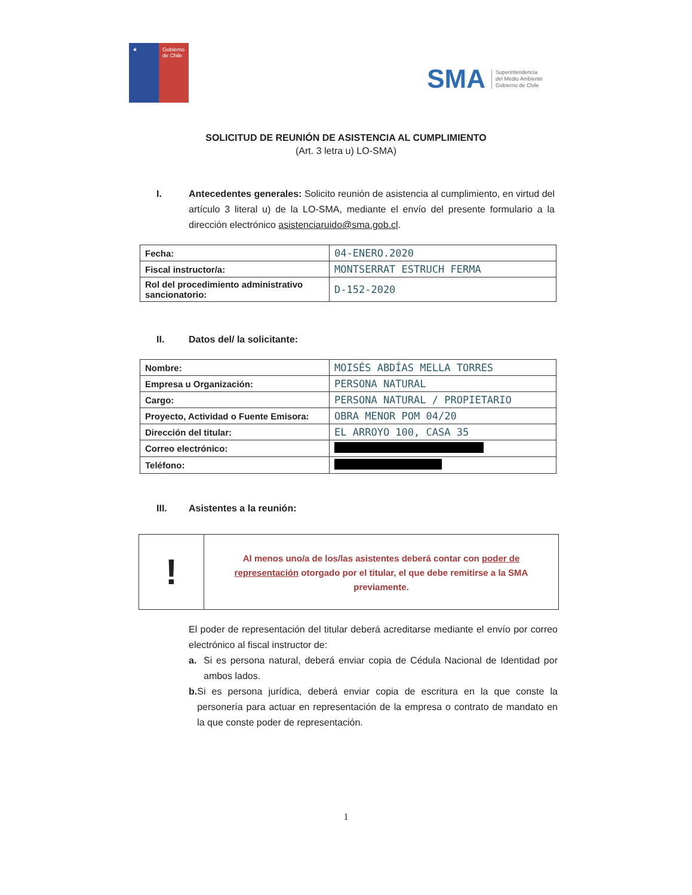★ Gobierno de Chile
SMA Superintendencia
del Medio Ambiente
Gobierno de Chile
SOLICITUD DE REUNIÓN DE ASISTENCIA AL CUMPLIMIENTO
(Art. 3 letra u) LO-SMA)
I. Antecedentes generales: Solicito reunión de asistencia al cumplimiento, en virtud del artículo 3 literal u) de la LO-SMA, mediante el envío del presente formulario a la dirección electrónico asistenciaruido@sma.gob.cl.
| Fecha: | 04-ENERO.2020 |
| Fiscal instructor/a: | MONTSERRAT ESTRUCH FERMA |
| Rol del procedimiento administrativo sancionatorio: | D-152-2020 |
II. Datos del/ la solicitante:
| Nombre: | MOISÉS ABDÍAS MELLA TORRES |
| Empresa u Organización: | PERSONA NATURAL |
| Cargo: | PERSONA NATURAL / PROPIETARIO |
| Proyecto, Actividad o Fuente Emisora: | OBRA MENOR POM 04/20 |
| Dirección del titular: | EL ARROYO 100, CASA 35 |
| Correo electrónico: | |
| Teléfono: | |
III. Asistentes a la reunión:
!
Al menos uno/a de los/las asistentes deberá contar con poder de representación otorgado por el titular, el que debe remitirse a la SMA previamente.
El poder de representación del titular deberá acreditarse mediante el envío por correo electrónico al fiscal instructor de:
a. Si es persona natural, deberá enviar copia de Cédula Nacional de Identidad por ambos lados.
b. Si es persona jurídica, deberá enviar copia de escritura en la que conste la personería para actuar en representación de la empresa o contrato de mandato en la que conste poder de representación.
1